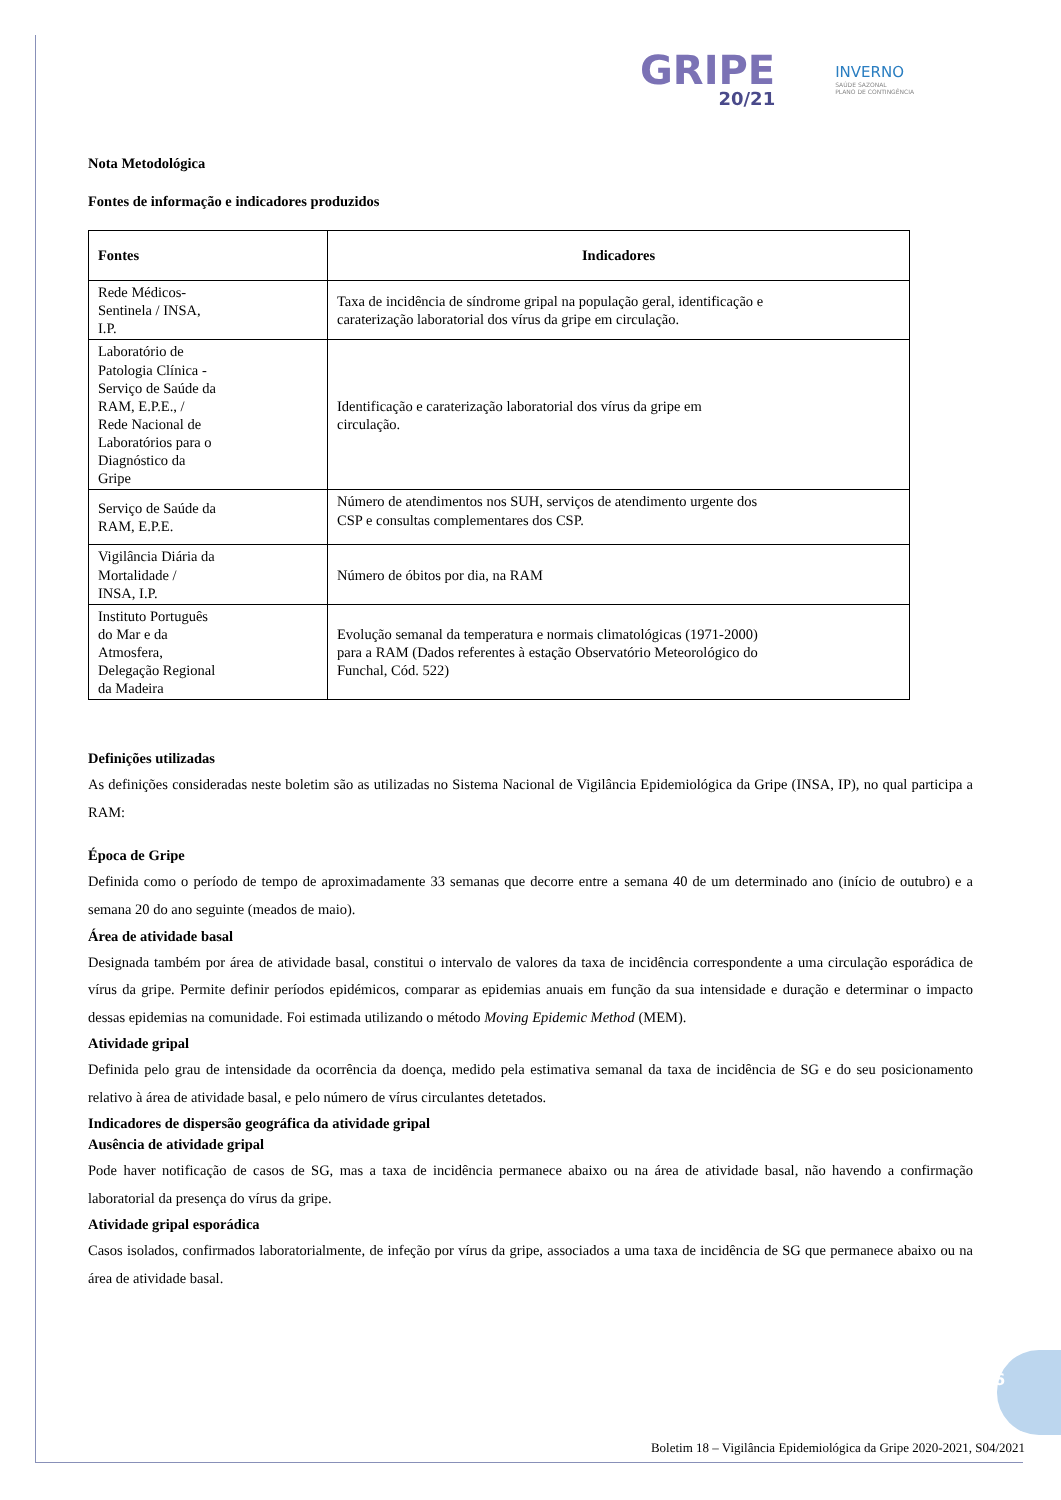GRIPE
20/21
INVERNO
SAÚDE SAZONAL
PLANO DE CONTINGÊNCIA
Nota Metodológica
Fontes de informação e indicadores produzidos
| Fontes | Indicadores |
| --- | --- |
| Rede Médicos- Sentinela / INSA, I.P. | Taxa de incidência de síndrome gripal na população geral, identificação e caraterização laboratorial dos vírus da gripe em circulação. |
| Laboratório de Patologia Clínica - Serviço de Saúde da RAM, E.P.E., / Rede Nacional de Laboratórios para o Diagnóstico da Gripe | Identificação e caraterização laboratorial dos vírus da gripe em circulação. |
| Serviço de Saúde da RAM, E.P.E. | Número de atendimentos nos SUH, serviços de atendimento urgente dos CSP e consultas complementares dos CSP. |
| Vigilância Diária da Mortalidade / INSA, I.P. | Número de óbitos por dia, na RAM |
| Instituto Português do Mar e da Atmosfera, Delegação Regional da Madeira | Evolução semanal da temperatura e normais climatológicas (1971-2000) para a RAM (Dados referentes à estação Observatório Meteorológico do Funchal, Cód. 522) |
Definições utilizadas
As definições consideradas neste boletim são as utilizadas no Sistema Nacional de Vigilância Epidemiológica da Gripe (INSA, IP), no qual participa a RAM:
Época de Gripe
Definida como o período de tempo de aproximadamente 33 semanas que decorre entre a semana 40 de um determinado ano (início de outubro) e a semana 20 do ano seguinte (meados de maio).
Área de atividade basal
Designada também por área de atividade basal, constitui o intervalo de valores da taxa de incidência correspondente a uma circulação esporádica de vírus da gripe. Permite definir períodos epidémicos, comparar as epidemias anuais em função da sua intensidade e duração e determinar o impacto dessas epidemias na comunidade. Foi estimada utilizando o método Moving Epidemic Method (MEM).
Atividade gripal
Definida pelo grau de intensidade da ocorrência da doença, medido pela estimativa semanal da taxa de incidência de SG e do seu posicionamento relativo à área de atividade basal, e pelo número de vírus circulantes detetados.
Indicadores de dispersão geográfica da atividade gripal
Ausência de atividade gripal
Pode haver notificação de casos de SG, mas a taxa de incidência permanece abaixo ou na área de atividade basal, não havendo a confirmação laboratorial da presença do vírus da gripe.
Atividade gripal esporádica
Casos isolados, confirmados laboratorialmente, de infeção por vírus da gripe, associados a uma taxa de incidência de SG que permanece abaixo ou na área de atividade basal.
6
Boletim 18 – Vigilância Epidemiológica da Gripe 2020-2021, S04/2021